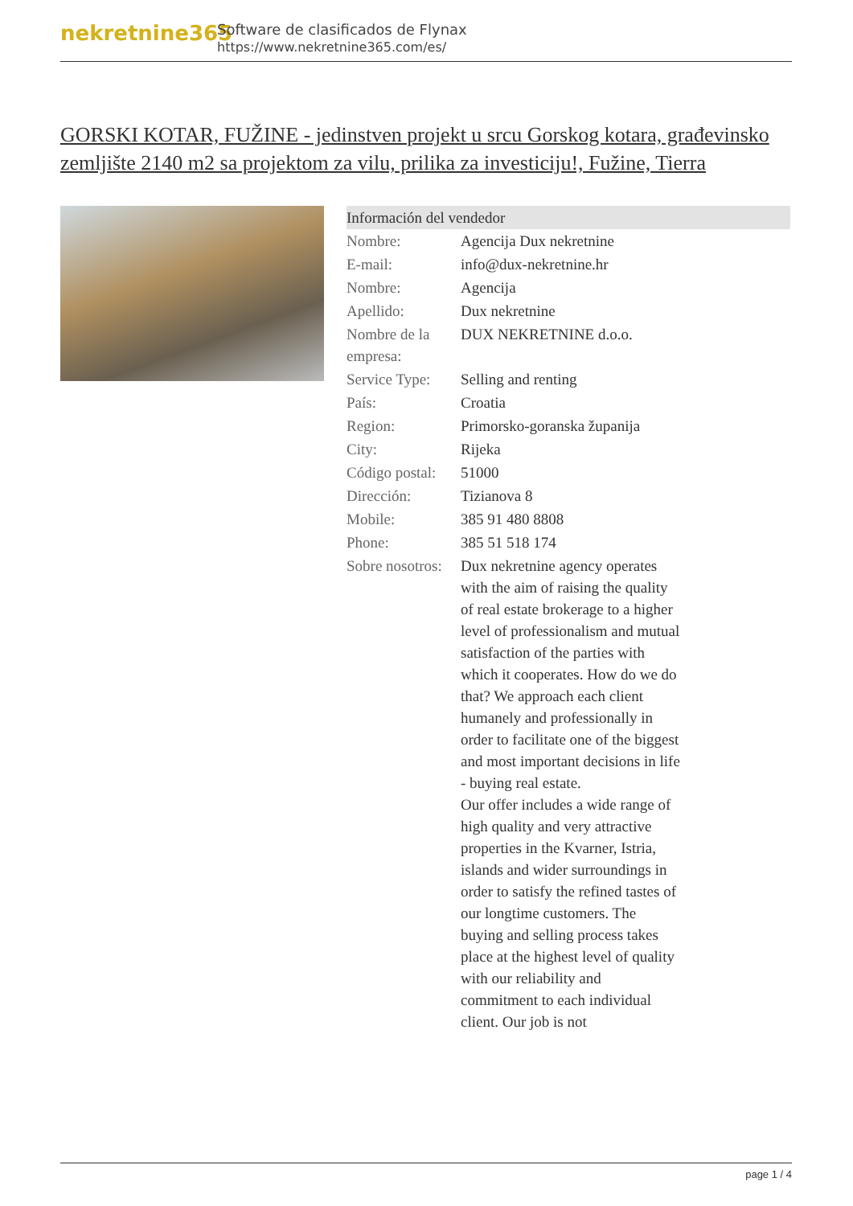nekretnine365
Software de clasificados de Flynax
https://www.nekretnine365.com/es/
GORSKI KOTAR, FUŽINE - jedinstven projekt u srcu Gorskog kotara, građevinsko zemljište 2140 m2 sa projektom za vilu, prilika za investiciju!, Fužine, Tierra
| Información del vendedor | |
| --- | --- |
| Nombre: | Agencija Dux nekretnine |
| E-mail: | info@dux-nekretnine.hr |
| Nombre: | Agencija |
| Apellido: | Dux nekretnine |
| Nombre de la empresa: | DUX NEKRETNINE d.o.o. |
| Service Type: | Selling and renting |
| País: | Croatia |
| Region: | Primorsko-goranska županija |
| City: | Rijeka |
| Código postal: | 51000 |
| Dirección: | Tizianova 8 |
| Mobile: | 385 91 480 8808 |
| Phone: | 385 51 518 174 |
| Sobre nosotros: | Dux nekretnine agency operates with the aim of raising the quality of real estate brokerage to a higher level of professionalism and mutual satisfaction of the parties with which it cooperates. How do we do that? We approach each client humanely and professionally in order to facilitate one of the biggest and most important decisions in life - buying real estate. Our offer includes a wide range of high quality and very attractive properties in the Kvarner, Istria, islands and wider surroundings in order to satisfy the refined tastes of our longtime customers. The buying and selling process takes place at the highest level of quality with our reliability and commitment to each individual client. Our job is not |
page 1 / 4